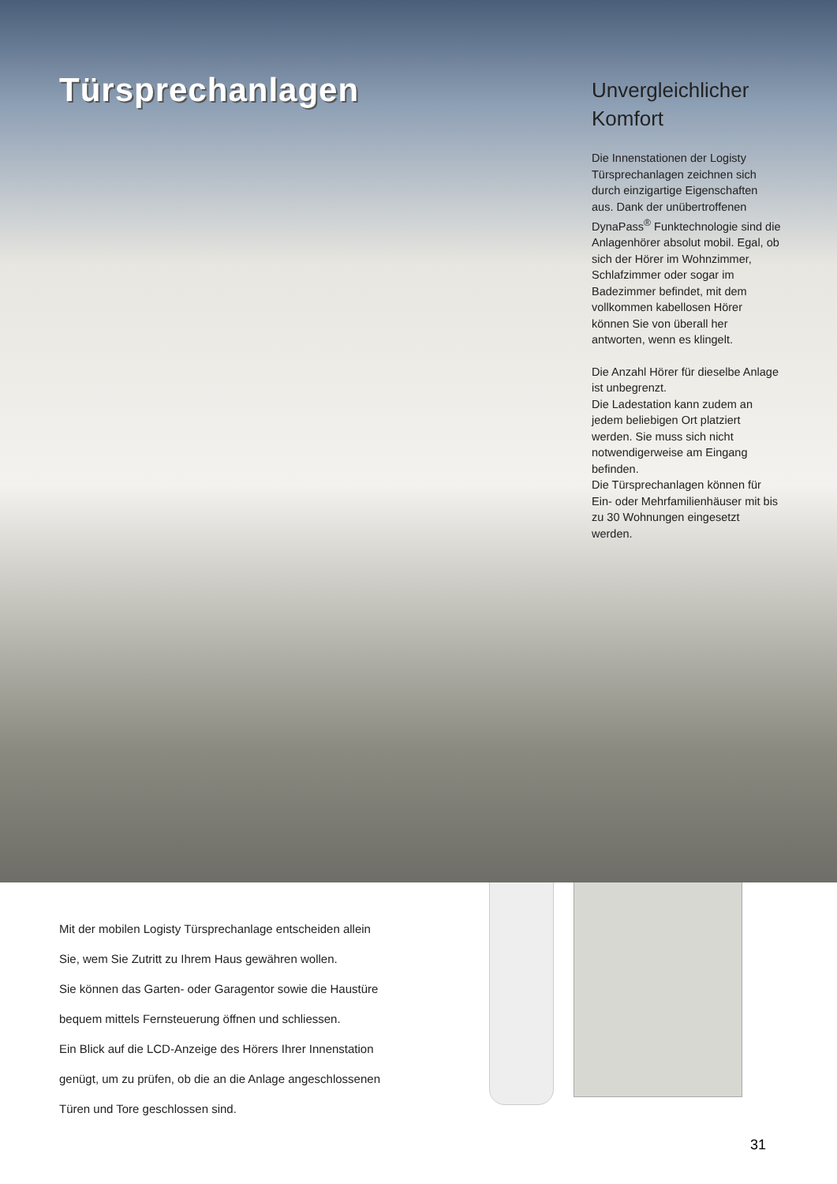Türsprechanlagen
Unvergleichlicher Komfort
Die Innenstationen der Logisty Türsprechanlagen zeichnen sich durch einzi­gartige Eigenschaften aus. Dank der unübertroffenen DynaPass<sup>®</sup> Funktechnologie sind die Anlagenhörer absolut mobil. Egal, ob sich der Hörer im Wohnzimmer, Schlafzimmer oder sogar im Badezimmer befindet, mit dem vollkommen kabel­losen Hörer können Sie von überall her antworten, wenn es klingelt.
Die Anzahl Hörer für dieselbe Anlage ist unbegrenzt.
Die Ladestation kann zudem an jedem beliebigen Ort platziert werden. Sie muss sich nicht notwendigerweise am Eingang befinden.
Die Türsprechanlagen können für Ein- oder Mehrfamilien­häuser mit bis zu 30 Wohnungen eingesetzt werden.
Mit der mobilen Logisty Türsprechanlage entscheiden allein
Sie, wem Sie Zutritt zu Ihrem Haus gewähren wollen.
Sie können das Garten- oder Garagentor sowie die Haustüre
bequem mittels Fernsteuerung öffnen und schliessen.
Ein Blick auf die LCD-Anzeige des Hörers Ihrer Innenstation
genügt, um zu prüfen, ob die an die Anlage angeschlossenen
Türen und Tore geschlossen sind.
31